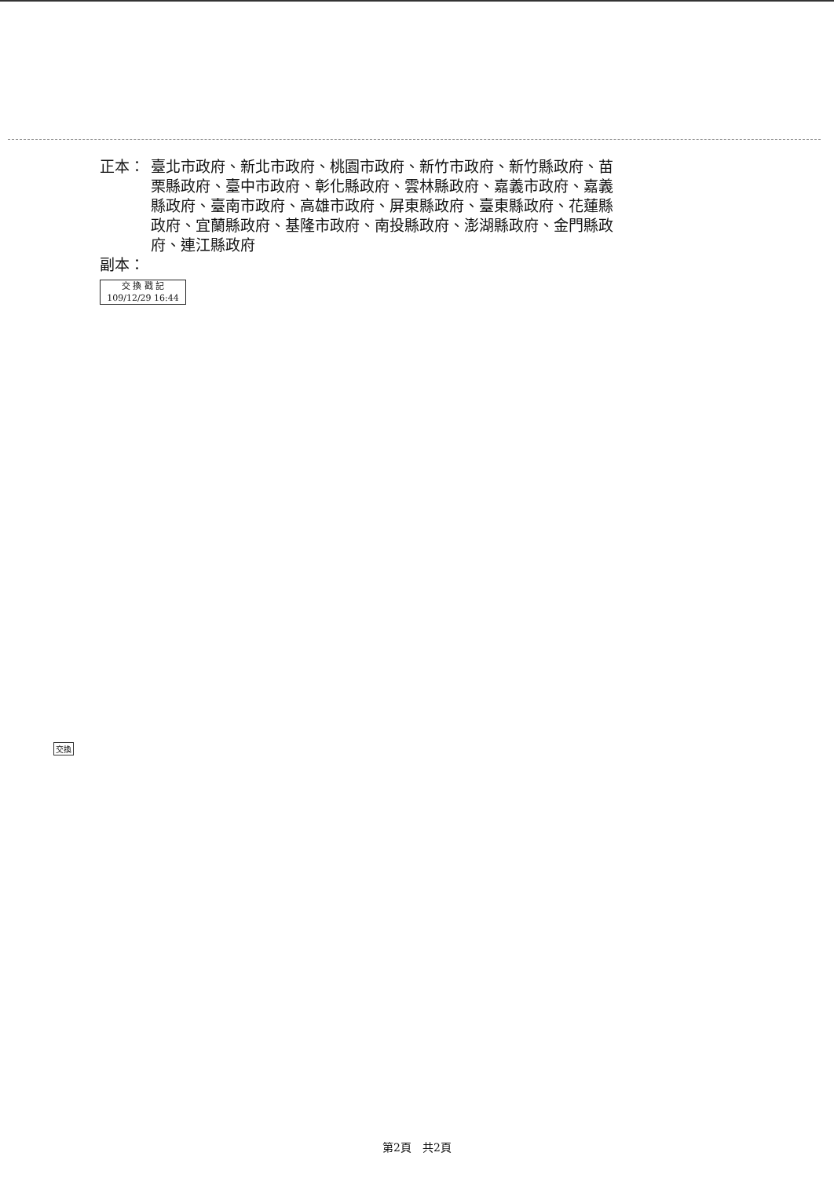正本： 臺北市政府、新北市政府、桃園市政府、新竹市政府、新竹縣政府、苗栗縣政府、臺中市政府、彰化縣政府、雲林縣政府、嘉義市政府、嘉義縣政府、臺南市政府、高雄市政府、屏東縣政府、臺東縣政府、花蓮縣政府、宜蘭縣政府、基隆市政府、南投縣政府、澎湖縣政府、金門縣政府、連江縣政府
副本：
交 換 戳 記
109/12/29 16:44
交換
第2頁　共2頁